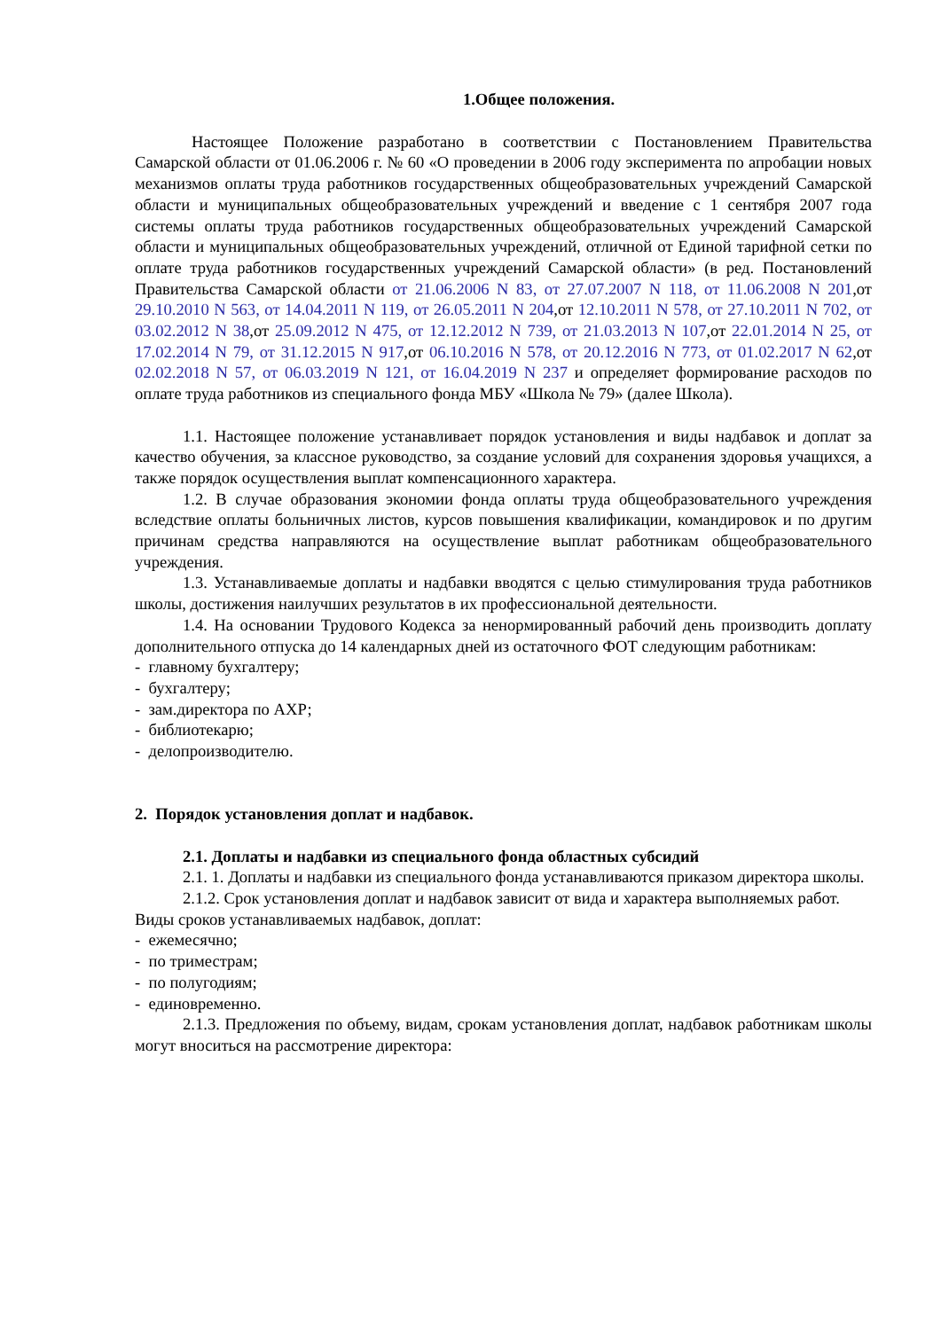1.Общее положения.
Настоящее Положение разработано в соответствии с Постановлением Правительства Самарской области от 01.06.2006 г. № 60 «О проведении в 2006 году эксперимента по апробации новых механизмов оплаты труда работников государственных общеобразовательных учреждений Самарской области и муниципальных общеобразовательных учреждений и введение с 1 сентября 2007 года системы оплаты труда работников государственных общеобразовательных учреждений Самарской области и муниципальных общеобразовательных учреждений, отличной от Единой тарифной сетки по оплате труда работников государственных учреждений Самарской области» (в ред. Постановлений Правительства Самарской области от 21.06.2006 N 83, от 27.07.2007 N 118, от 11.06.2008 N 201,от 29.10.2010 N 563, от 14.04.2011 N 119, от 26.05.2011 N 204,от 12.10.2011 N 578, от 27.10.2011 N 702, от 03.02.2012 N 38,от 25.09.2012 N 475, от 12.12.2012 N 739, от 21.03.2013 N 107,от 22.01.2014 N 25, от 17.02.2014 N 79, от 31.12.2015 N 917,от 06.10.2016 N 578, от 20.12.2016 N 773, от 01.02.2017 N 62,от 02.02.2018 N 57, от 06.03.2019 N 121, от 16.04.2019 N 237 и определяет формирование расходов по оплате труда работников из специального фонда МБУ «Школа № 79» (далее Школа).
1.1. Настоящее положение устанавливает порядок установления и виды надбавок и доплат за качество обучения, за классное руководство, за создание условий для сохранения здоровья учащихся, а также порядок осуществления выплат компенсационного характера.
1.2. В случае образования экономии фонда оплаты труда общеобразовательного учреждения вследствие оплаты больничных листов, курсов повышения квалификации, командировок и по другим причинам средства направляются на осуществление выплат работникам общеобразовательного учреждения.
1.3. Устанавливаемые доплаты и надбавки вводятся с целью стимулирования труда работников школы, достижения наилучших результатов в их профессиональной деятельности.
1.4. На основании Трудового Кодекса за ненормированный рабочий день производить доплату дополнительного отпуска до 14 календарных дней из остаточного ФОТ следующим работникам:
- главному бухгалтеру;
- бухгалтеру;
- зам.директора по АХР;
- библиотекарю;
- делопроизводителю.
2. Порядок установления доплат и надбавок.
2.1. Доплаты и надбавки из специального фонда областных субсидий
2.1. 1. Доплаты и надбавки из специального фонда устанавливаются приказом директора школы.
2.1.2. Срок установления доплат и надбавок зависит от вида и характера выполняемых работ.
Виды сроков устанавливаемых надбавок, доплат:
- ежемесячно;
- по триместрам;
- по полугодиям;
- единовременно.
2.1.3. Предложения по объему, видам, срокам установления доплат, надбавок работникам школы могут вноситься на рассмотрение директора: